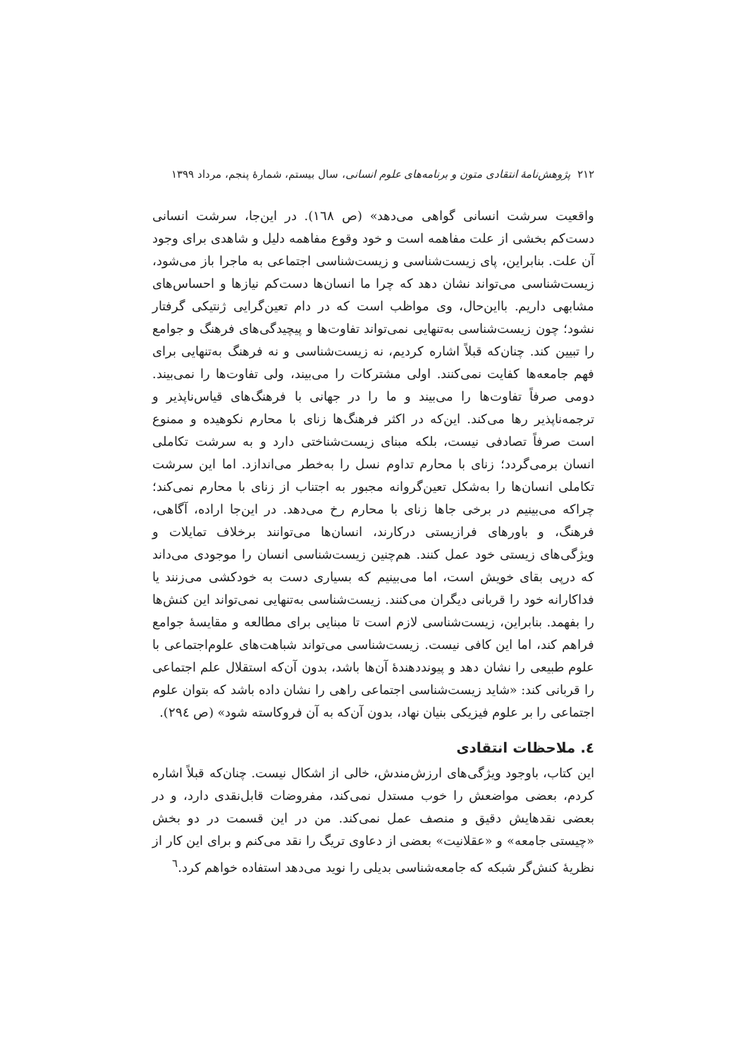۲۱۲ پژوهش‌نامهٔ انتقادی متون و برنامه‌های علوم انسانی، سال بیستم، شمارهٔ پنجم، مرداد ۱۳۹۹
واقعیت سرشت انسانی گواهی می‌دهد» (ص ١٦٨). در این‌جا، سرشت انسانی دست‌کم بخشی از علت مفاهمه است و خود وقوع مفاهمه دلیل و شاهدی برای وجود آن علت. بنابراین، پای زیست‌شناسی و زیست‌شناسی اجتماعی به ماجرا باز می‌شود، زیست‌شناسی می‌تواند نشان دهد که چرا ما انسان‌ها دست‌کم نیازها و احساس‌های مشابهی داریم. بااین‌حال، وی مواظب است که در دام تعین‌گرایی ژنتیکی گرفتار نشود؛ چون زیست‌شناسی به‌تنهایی نمی‌تواند تفاوت‌ها و پیچیدگی‌های فرهنگ و جوامع را تبیین کند. چنان‌که قبلاً اشاره کردیم، نه زیست‌شناسی و نه فرهنگ به‌تنهایی برای فهم جامعه‌ها کفایت نمی‌کنند. اولی مشترکات را می‌بیند، ولی تفاوت‌ها را نمی‌بیند. دومی صرفاً تفاوت‌ها را می‌بیند و ما را در جهانی با فرهنگ‌های قیاس‌ناپذیر و ترجمه‌ناپذیر رها می‌کند. این‌که در اکثر فرهنگ‌ها زنای با محارم نکوهیده و ممنوع است صرفاً تصادفی نیست، بلکه مبنای زیست‌شناختی دارد و به سرشت تکاملی انسان برمی‌گردد؛ زنای با محارم تداوم نسل را به‌خطر می‌اندازد. اما این سرشت تکاملی انسان‌ها را به‌شکل تعین‌گروانه مجبور به اجتناب از زنای با محارم نمی‌کند؛ چراکه می‌بینیم در برخی جاها زنای با محارم رخ می‌دهد. در این‌جا اراده، آگاهی، فرهنگ، و باورهای فرازیستی درکارند، انسان‌ها می‌توانند برخلاف تمایلات و ویژگی‌های زیستی خود عمل کنند. هم‌چنین زیست‌شناسی انسان را موجودی می‌داند که درپی بقای خویش است، اما می‌بینیم که بسیاری دست به خودکشی می‌زنند یا فداکارانه خود را قربانی دیگران می‌کنند. زیست‌شناسی به‌تنهایی نمی‌تواند این کنش‌ها را بفهمد. بنابراین، زیست‌شناسی لازم است تا مبنایی برای مطالعه و مقایسهٔ جوامع فراهم کند، اما این کافی نیست. زیست‌شناسی می‌تواند شباهت‌های علوم‌اجتماعی با علوم طبیعی را نشان دهد و پیونددهندهٔ آن‌ها باشد، بدون آن‌که استقلال علم اجتماعی را قربانی کند: «شاید زیست‌شناسی اجتماعی راهی را نشان داده باشد که بتوان علوم اجتماعی را بر علوم فیزیکی بنیان نهاد، بدون آن‌که به آن فروکاسته شود» (ص ٢٩٤).
٤. ملاحظات انتقادی
این کتاب، باوجود ویژگی‌های ارزش‌مندش، خالی از اشکال نیست. چنان‌که قبلاً اشاره کردم، بعضی مواضعش را خوب مستدل نمی‌کند، مفروضات قابل‌نقدی دارد، و در بعضی نقدهایش دقیق و منصف عمل نمی‌کند. من در این قسمت در دو بخش «چیستی جامعه» و «عقلانیت» بعضی از دعاوی تریگ را نقد می‌کنم و برای این کار از نظریهٔ کنش‌گر شبکه که جامعه‌شناسی بدیلی را نوید می‌دهد استفاده خواهم کرد.<sup>٦</sup>